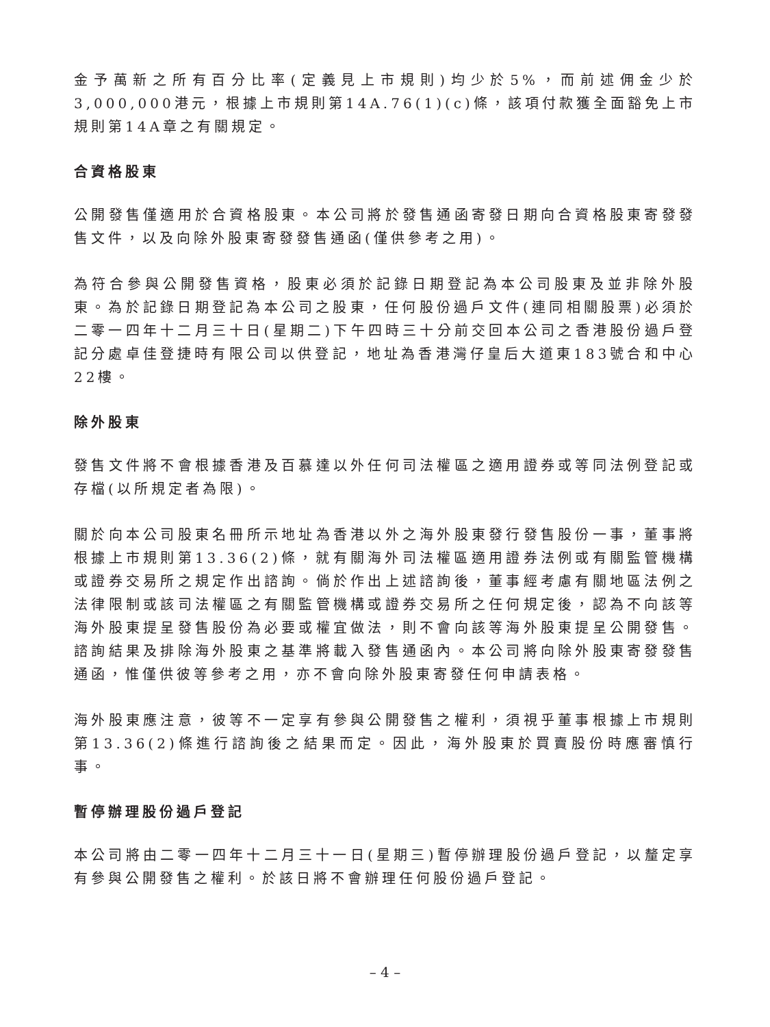金予萬新之所有百分比率(定義見上市規則)均少於5%，而前述佣金少於3,000,000港元，根據上市規則第14A.76(1)(c)條，該項付款獲全面豁免上市規則第14A章之有關規定。
合資格股東
公開發售僅適用於合資格股東。本公司將於發售通函寄發日期向合資格股東寄發發售文件，以及向除外股東寄發發售通函(僅供參考之用)。
為符合參與公開發售資格，股東必須於記錄日期登記為本公司股東及並非除外股東。為於記錄日期登記為本公司之股東，任何股份過戶文件(連同相關股票)必須於二零一四年十二月三十日(星期二)下午四時三十分前交回本公司之香港股份過戶登記分處卓佳登捷時有限公司以供登記，地址為香港灣仔皇后大道東183號合和中心22樓。
除外股東
發售文件將不會根據香港及百慕達以外任何司法權區之適用證券或等同法例登記或存檔(以所規定者為限)。
關於向本公司股東名冊所示地址為香港以外之海外股東發行發售股份一事，董事將根據上市規則第13.36(2)條，就有關海外司法權區適用證券法例或有關監管機構或證券交易所之規定作出諮詢。倘於作出上述諮詢後，董事經考慮有關地區法例之法律限制或該司法權區之有關監管機構或證券交易所之任何規定後，認為不向該等海外股東提呈發售股份為必要或權宜做法，則不會向該等海外股東提呈公開發售。諮詢結果及排除海外股東之基準將載入發售通函內。本公司將向除外股東寄發發售通函，惟僅供彼等參考之用，亦不會向除外股東寄發任何申請表格。
海外股東應注意，彼等不一定享有參與公開發售之權利，須視乎董事根據上市規則第13.36(2)條進行諮詢後之結果而定。因此，海外股東於買賣股份時應審慎行事。
暫停辦理股份過戶登記
本公司將由二零一四年十二月三十一日(星期三)暫停辦理股份過戶登記，以釐定享有參與公開發售之權利。於該日將不會辦理任何股份過戶登記。
– 4 –